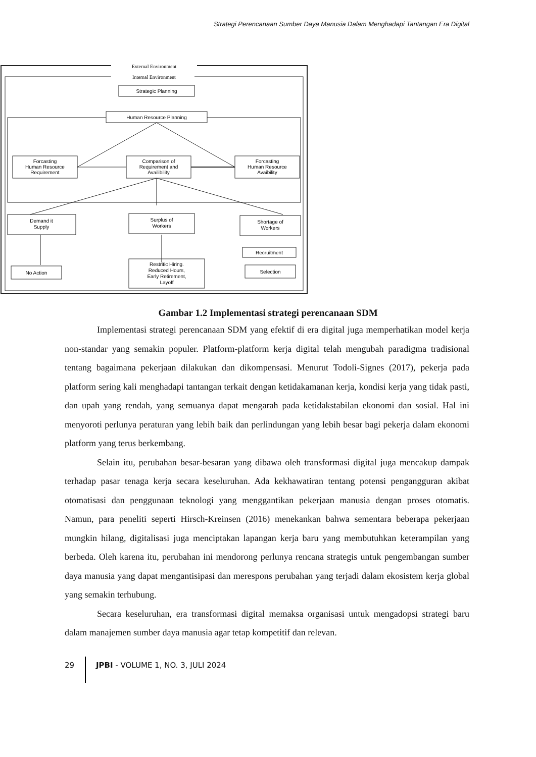Strategi Perencanaan Sumber Daya Manusia Dalam Menghadapi Tantangan Era Digital
External Environment
Internal Environment
Strategic Planning
Human Resource Planning
Forcasting
Human Resource
Requirement
Comparison of
Requirement and
Availibility
Forcasting
Human Resource
Avaibility
Demand it
Supply
Surplus of
Workers
Shortage of
Workers
No Action
Restritic Hiring.
Reduced Hours,
Early Retirement,
Layoff
Recruitment
Selection
Gambar 1.2 Implementasi strategi perencanaan SDM
Implementasi strategi perencanaan SDM yang efektif di era digital juga memperhatikan model kerja non-standar yang semakin populer. Platform-platform kerja digital telah mengubah paradigma tradisional tentang bagaimana pekerjaan dilakukan dan dikompensasi. Menurut Todoli-Signes (2017), pekerja pada platform sering kali menghadapi tantangan terkait dengan ketidakamanan kerja, kondisi kerja yang tidak pasti, dan upah yang rendah, yang semuanya dapat mengarah pada ketidakstabilan ekonomi dan sosial. Hal ini menyoroti perlunya peraturan yang lebih baik dan perlindungan yang lebih besar bagi pekerja dalam ekonomi platform yang terus berkembang.
Selain itu, perubahan besar-besaran yang dibawa oleh transformasi digital juga mencakup dampak terhadap pasar tenaga kerja secara keseluruhan. Ada kekhawatiran tentang potensi pengangguran akibat otomatisasi dan penggunaan teknologi yang menggantikan pekerjaan manusia dengan proses otomatis. Namun, para peneliti seperti Hirsch-Kreinsen (2016) menekankan bahwa sementara beberapa pekerjaan mungkin hilang, digitalisasi juga menciptakan lapangan kerja baru yang membutuhkan keterampilan yang berbeda. Oleh karena itu, perubahan ini mendorong perlunya rencana strategis untuk pengembangan sumber daya manusia yang dapat mengantisipasi dan merespons perubahan yang terjadi dalam ekosistem kerja global yang semakin terhubung.
Secara keseluruhan, era transformasi digital memaksa organisasi untuk mengadopsi strategi baru dalam manajemen sumber daya manusia agar tetap kompetitif dan relevan.
29 JPBI - VOLUME 1, NO. 3, JULI 2024